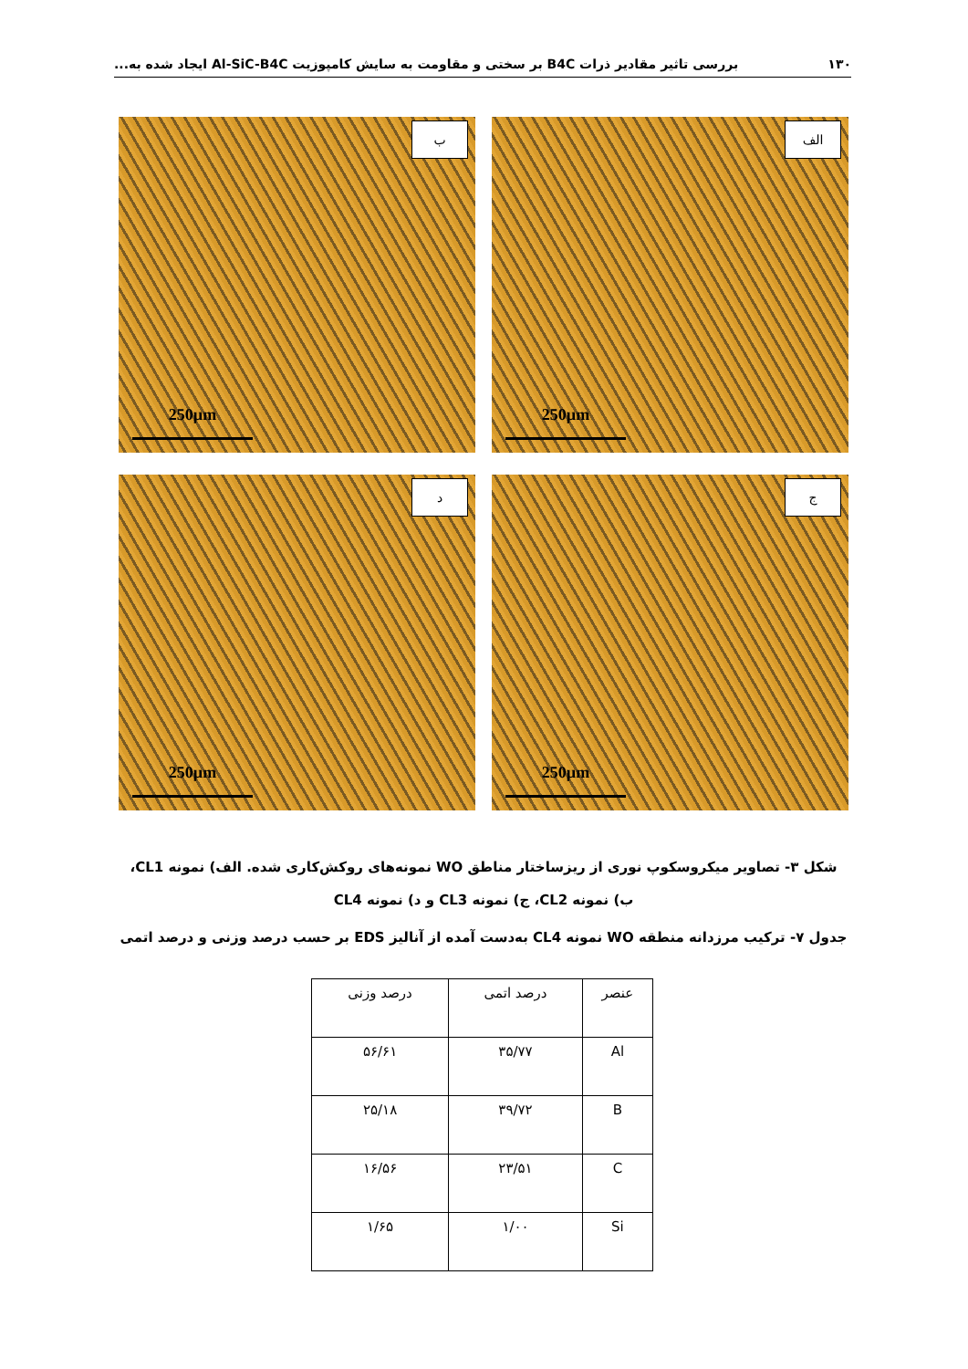۱۳۰ بررسی تاثیر مقادیر ذرات B4C بر سختی و مقاومت به سایش کامپوزیت Al-SiC-B4C ایجاد شده به...
الف
250µm
ب
250µm
ج
250µm
د
250µm
شکل ۳- تصاویر میکروسکوپ نوری از ریزساختار مناطق WO نمونه‌های روکش‌کاری شده. الف) نمونه CL1، ب) نمونه CL2، ج) نمونه CL3 و د) نمونه CL4
جدول ۷- ترکیب مرزدانه منطقه WO نمونه CL4 به‌دست آمده از آنالیز EDS بر حسب درصد وزنی و درصد اتمی
| عنصر | درصد اتمی | درصد وزنی |
| --- | --- | --- |
| Al | ۳۵/۷۷ | ۵۶/۶۱ |
| B | ۳۹/۷۲ | ۲۵/۱۸ |
| C | ۲۳/۵۱ | ۱۶/۵۶ |
| Si | ۱/۰۰ | ۱/۶۵ |